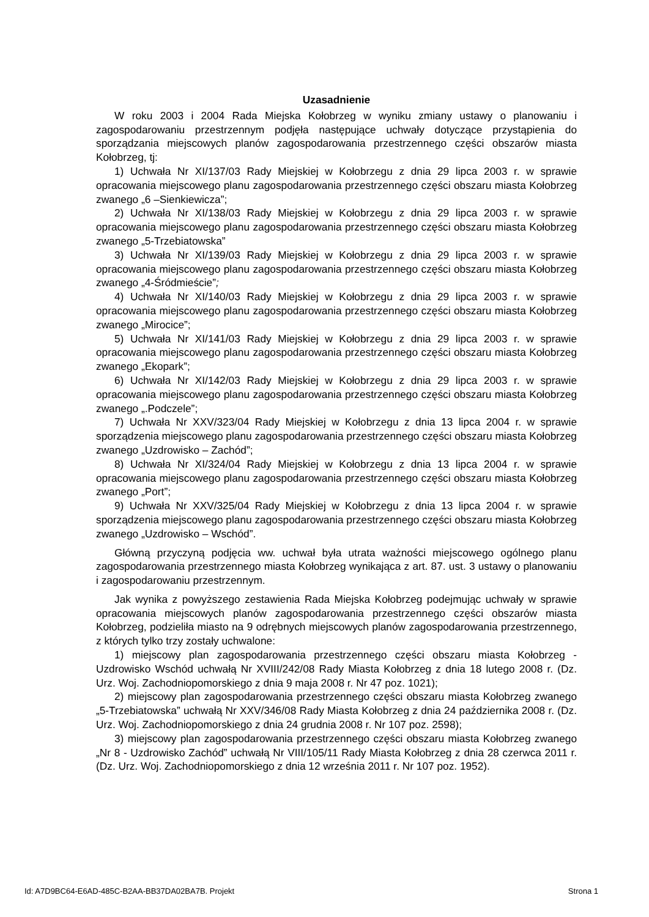Uzasadnienie
W roku 2003 i 2004 Rada Miejska Kołobrzeg w wyniku zmiany ustawy o planowaniu i zagospodarowaniu przestrzennym podjęła następujące uchwały dotyczące przystąpienia do sporządzania miejscowych planów zagospodarowania przestrzennego części obszarów miasta Kołobrzeg, tj:
1) Uchwała Nr XI/137/03 Rady Miejskiej w Kołobrzegu z dnia 29 lipca 2003 r. w sprawie opracowania miejscowego planu zagospodarowania przestrzennego części obszaru miasta Kołobrzeg zwanego „6 –Sienkiewicza”;
2) Uchwała Nr XI/138/03 Rady Miejskiej w Kołobrzegu z dnia 29 lipca 2003 r. w sprawie opracowania miejscowego planu zagospodarowania przestrzennego części obszaru miasta Kołobrzeg zwanego „5-Trzebiatowska”
3) Uchwała Nr XI/139/03 Rady Miejskiej w Kołobrzegu z dnia 29 lipca 2003 r. w sprawie opracowania miejscowego planu zagospodarowania przestrzennego części obszaru miasta Kołobrzeg zwanego „4-Śródmieście”;
4) Uchwała Nr XI/140/03 Rady Miejskiej w Kołobrzegu z dnia 29 lipca 2003 r. w sprawie opracowania miejscowego planu zagospodarowania przestrzennego części obszaru miasta Kołobrzeg zwanego „Mirocice”;
5) Uchwała Nr XI/141/03 Rady Miejskiej w Kołobrzegu z dnia 29 lipca 2003 r. w sprawie opracowania miejscowego planu zagospodarowania przestrzennego części obszaru miasta Kołobrzeg zwanego „Ekopark”;
6) Uchwała Nr XI/142/03 Rady Miejskiej w Kołobrzegu z dnia 29 lipca 2003 r. w sprawie opracowania miejscowego planu zagospodarowania przestrzennego części obszaru miasta Kołobrzeg zwanego „.Podczele”;
7) Uchwała Nr XXV/323/04 Rady Miejskiej w Kołobrzegu z dnia 13 lipca 2004 r. w sprawie sporządzenia miejscowego planu zagospodarowania przestrzennego części obszaru miasta Kołobrzeg zwanego „Uzdrowisko – Zachód”;
8) Uchwała Nr XI/324/04 Rady Miejskiej w Kołobrzegu z dnia 13 lipca 2004 r. w sprawie opracowania miejscowego planu zagospodarowania przestrzennego części obszaru miasta Kołobrzeg zwanego „Port”;
9) Uchwała Nr XXV/325/04 Rady Miejskiej w Kołobrzegu z dnia 13 lipca 2004 r. w sprawie sporządzenia miejscowego planu zagospodarowania przestrzennego części obszaru miasta Kołobrzeg zwanego „Uzdrowisko – Wschód”.
Główną przyczyną podjęcia ww. uchwał była utrata ważności miejscowego ogólnego planu zagospodarowania przestrzennego miasta Kołobrzeg wynikająca z art. 87. ust. 3 ustawy o planowaniu i zagospodarowaniu przestrzennym.
Jak wynika z powyższego zestawienia Rada Miejska Kołobrzeg podejmując uchwały w sprawie opracowania miejscowych planów zagospodarowania przestrzennego części obszarów miasta Kołobrzeg, podzieliła miasto na 9 odrębnych miejscowych planów zagospodarowania przestrzennego, z których tylko trzy zostały uchwalone:
1) miejscowy plan zagospodarowania przestrzennego części obszaru miasta Kołobrzeg - Uzdrowisko Wschód uchwałą Nr XVIII/242/08 Rady Miasta Kołobrzeg z dnia 18 lutego 2008 r. (Dz. Urz. Woj. Zachodniopomorskiego z dnia 9 maja 2008 r. Nr 47 poz. 1021);
2) miejscowy plan zagospodarowania przestrzennego części obszaru miasta Kołobrzeg zwanego „5-Trzebiatowska” uchwałą Nr XXV/346/08 Rady Miasta Kołobrzeg z dnia 24 października 2008 r. (Dz. Urz. Woj. Zachodniopomorskiego z dnia 24 grudnia 2008 r. Nr 107 poz. 2598);
3) miejscowy plan zagospodarowania przestrzennego części obszaru miasta Kołobrzeg zwanego „Nr 8 - Uzdrowisko Zachód” uchwałą Nr VIII/105/11 Rady Miasta Kołobrzeg z dnia 28 czerwca 2011 r. (Dz. Urz. Woj. Zachodniopomorskiego z dnia 12 września 2011 r. Nr 107 poz. 1952).
Id: A7D9BC64-E6AD-485C-B2AA-BB37DA02BA7B. Projekt Strona 1